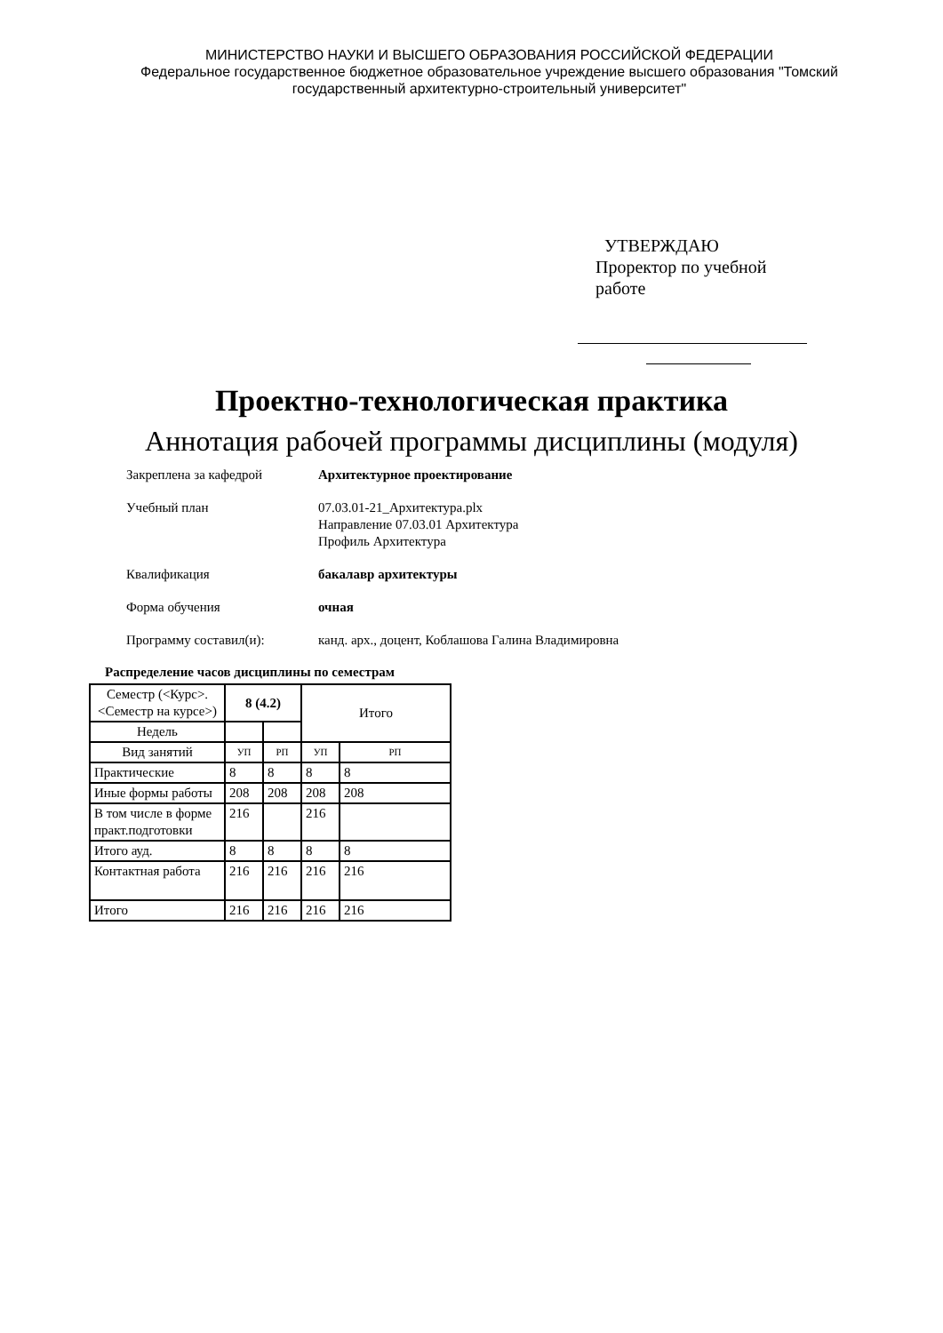МИНИСТЕРСТВО НАУКИ И ВЫСШЕГО ОБРАЗОВАНИЯ РОССИЙСКОЙ ФЕДЕРАЦИИ
Федеральное государственное бюджетное образовательное учреждение высшего образования "Томский государственный архитектурно-строительный университет"
УТВЕРЖДАЮ
Проректор по учебной
работе
Проектно-технологическая практика
Аннотация рабочей программы дисциплины (модуля)
Закреплена за кафедрой Архитектурное проектирование
Учебный план 07.03.01-21_Архитектура.plx
Направление 07.03.01 Архитектура
Профиль Архитектура
Квалификация бакалавр архитектуры
Форма обучения очная
Программу составил(и): канд. арх., доцент, Коблашова Галина Владимировна
Распределение часов дисциплины по семестрам
| Семестр (<Курс>.<Семестр на курсе>) | 8 (4.2) | | Итого | |
| Недель | | | | |
| Вид занятий | УП | РП | УП | РП |
| Практические | 8 | 8 | 8 | 8 |
| Иные формы работы | 208 | 208 | 208 | 208 |
| В том числе в форме практ.подготовки | 216 | | 216 | |
| Итого ауд. | 8 | 8 | 8 | 8 |
| Контактная работа | 216 | 216 | 216 | 216 |
| Итого | 216 | 216 | 216 | 216 |